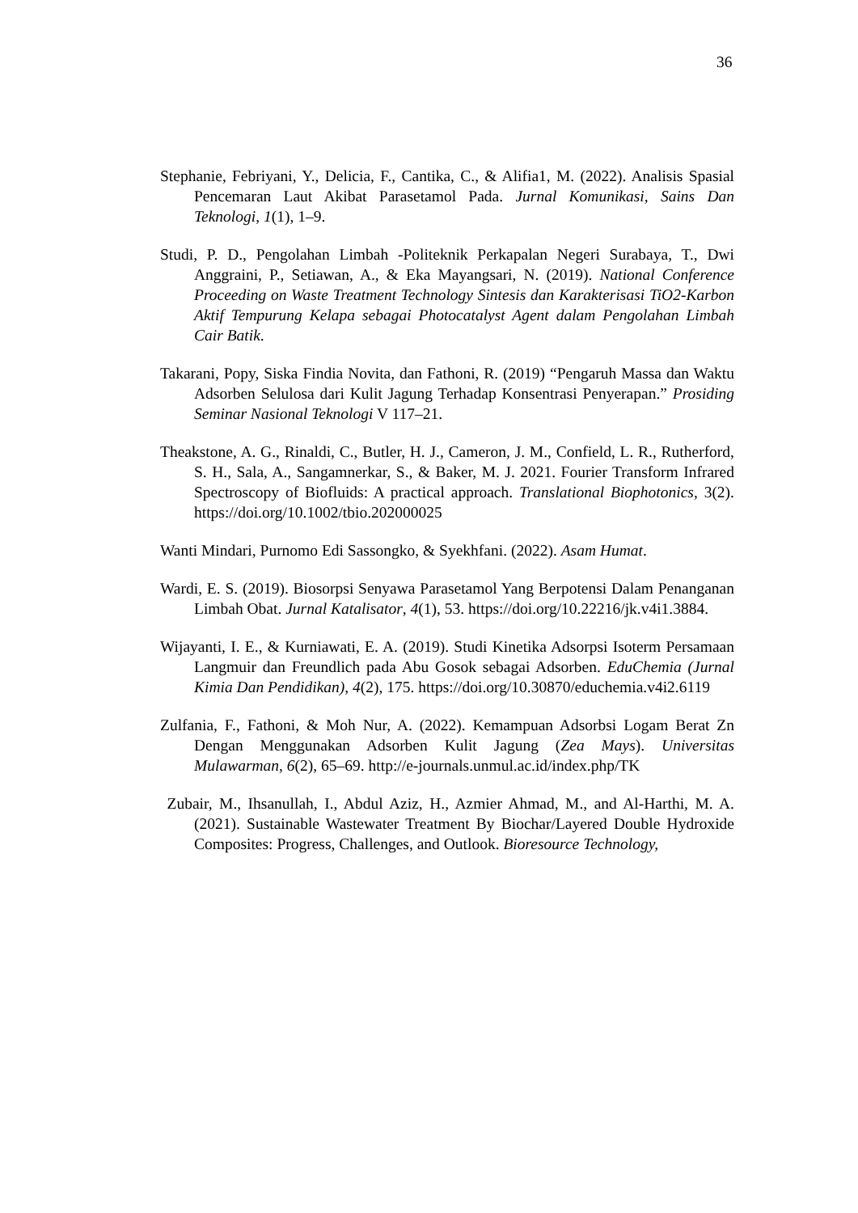36
Stephanie, Febriyani, Y., Delicia, F., Cantika, C., & Alifia1, M. (2022). Analisis Spasial Pencemaran Laut Akibat Parasetamol Pada. Jurnal Komunikasi, Sains Dan Teknologi, 1(1), 1–9.
Studi, P. D., Pengolahan Limbah -Politeknik Perkapalan Negeri Surabaya, T., Dwi Anggraini, P., Setiawan, A., & Eka Mayangsari, N. (2019). National Conference Proceeding on Waste Treatment Technology Sintesis dan Karakterisasi TiO2-Karbon Aktif Tempurung Kelapa sebagai Photocatalyst Agent dalam Pengolahan Limbah Cair Batik.
Takarani, Popy, Siska Findia Novita, dan Fathoni, R. (2019) “Pengaruh Massa dan Waktu Adsorben Selulosa dari Kulit Jagung Terhadap Konsentrasi Penyerapan.” Prosiding Seminar Nasional Teknologi V 117–21.
Theakstone, A. G., Rinaldi, C., Butler, H. J., Cameron, J. M., Confield, L. R., Rutherford, S. H., Sala, A., Sangamnerkar, S., & Baker, M. J. 2021. Fourier Transform Infrared Spectroscopy of Biofluids: A practical approach. Translational Biophotonics, 3(2). https://doi.org/10.1002/tbio.202000025
Wanti Mindari, Purnomo Edi Sassongko, & Syekhfani. (2022). Asam Humat.
Wardi, E. S. (2019). Biosorpsi Senyawa Parasetamol Yang Berpotensi Dalam Penanganan Limbah Obat. Jurnal Katalisator, 4(1), 53. https://doi.org/10.22216/jk.v4i1.3884.
Wijayanti, I. E., & Kurniawati, E. A. (2019). Studi Kinetika Adsorpsi Isoterm Persamaan Langmuir dan Freundlich pada Abu Gosok sebagai Adsorben. EduChemia (Jurnal Kimia Dan Pendidikan), 4(2), 175. https://doi.org/10.30870/educhemia.v4i2.6119
Zulfania, F., Fathoni, & Moh Nur, A. (2022). Kemampuan Adsorbsi Logam Berat Zn Dengan Menggunakan Adsorben Kulit Jagung (Zea Mays). Universitas Mulawarman, 6(2), 65–69. http://e-journals.unmul.ac.id/index.php/TK
Zubair, M., Ihsanullah, I., Abdul Aziz, H., Azmier Ahmad, M., and Al-Harthi, M. A. (2021). Sustainable Wastewater Treatment By Biochar/Layered Double Hydroxide Composites: Progress, Challenges, and Outlook. Bioresource Technology,